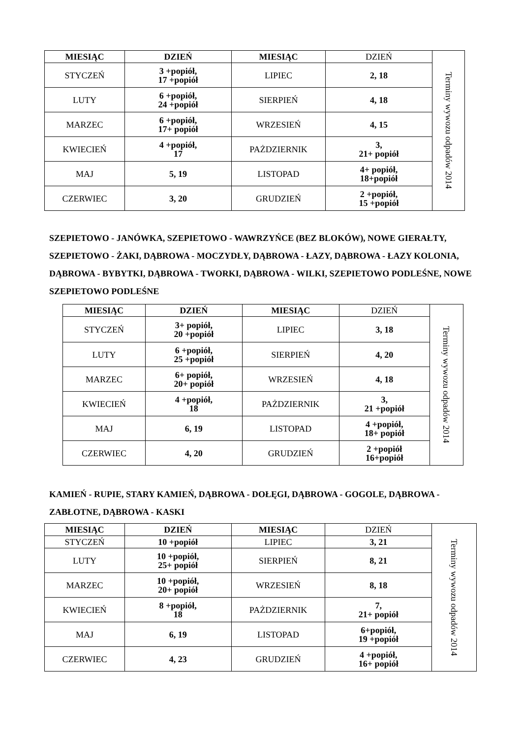| MIESIĄC | DZIEŃ | MIESIĄC | DZIEŃ | Terminy wywozu odpadów 2014 |
| STYCZEŃ | 3 +popiół, 17 +popiół | LIPIEC | 2, 18 | |
| LUTY | 6 +popiół, 24 +popiół | SIERPIEŃ | 4, 18 | |
| MARZEC | 6 +popiół, 17+ popiół | WRZESIEŃ | 4, 15 | |
| KWIECIEŃ | 4 +popiół, 17 | PAŻDZIERNIK | 3, 21+ popiół | |
| MAJ | 5, 19 | LISTOPAD | 4+ popiół, 18+popiół | |
| CZERWIEC | 3, 20 | GRUDZIEŃ | 2 +popiół, 15 +popiół | |
SZEPIETOWO - JANÓWKA, SZEPIETOWO - WAWRZYŃCE (BEZ BLOKÓW), NOWE GIERAŁTY, SZEPIETOWO - ŻAKI, DĄBROWA - MOCZYDŁY, DĄBROWA - ŁAZY, DĄBROWA - ŁAZY KOLONIA, DĄBROWA - BYBYTKI, DĄBROWA - TWORKI, DĄBROWA - WILKI, SZEPIETOWO PODLEŚNE, NOWE SZEPIETOWO PODLEŚNE
| MIESIĄC | DZIEŃ | MIESIĄC | DZIEŃ | Terminy wywozu odpadów 2014 |
| STYCZEŃ | 3+ popiół, 20 +popiół | LIPIEC | 3, 18 | |
| LUTY | 6 +popiół, 25 +popiół | SIERPIEŃ | 4, 20 | |
| MARZEC | 6+ popiół, 20+ popiół | WRZESIEŃ | 4, 18 | |
| KWIECIEŃ | 4 +popiół, 18 | PAŻDZIERNIK | 3, 21 +popiół | |
| MAJ | 6, 19 | LISTOPAD | 4 +popiół, 18+ popiół | |
| CZERWIEC | 4, 20 | GRUDZIEŃ | 2 +popiół 16+popiół | |
KAMIEŃ - RUPIE, STARY KAMIEŃ, DĄBROWA - DOŁĘGI, DĄBROWA - GOGOLE, DĄBROWA - ZABŁOTNE, DĄBROWA - KASKI
| MIESIĄC | DZIEŃ | MIESIĄC | DZIEŃ | Terminy wywozu odpadów 2014 |
| STYCZEŃ | 10 +popiół | LIPIEC | 3, 21 | |
| LUTY | 10 +popiół, 25+ popiół | SIERPIEŃ | 8, 21 | |
| MARZEC | 10 +popiół, 20+ popiół | WRZESIEŃ | 8, 18 | |
| KWIECIEŃ | 8 +popiół, 18 | PAŻDZIERNIK | 7, 21+ popiół | |
| MAJ | 6, 19 | LISTOPAD | 6+popiół, 19 +popiół | |
| CZERWIEC | 4, 23 | GRUDZIEŃ | 4 +popiół, 16+ popiół | |